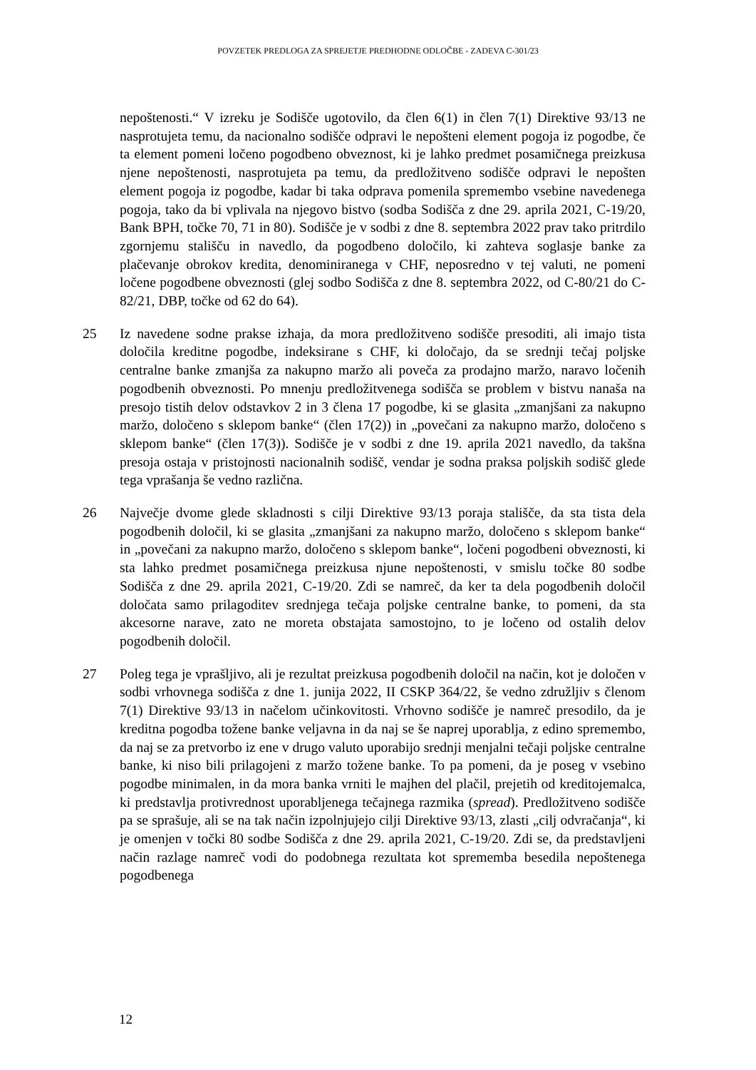POVZETEK PREDLOGA ZA SPREJETJE PREDHODNE ODLOČBE - ZADEVA C-301/23
nepoštenosti.“ V izreku je Sodišče ugotovilo, da člen 6(1) in člen 7(1) Direktive 93/13 ne nasprotujeta temu, da nacionalno sodišče odpravi le nepošteni element pogoja iz pogodbe, če ta element pomeni ločeno pogodbeno obveznost, ki je lahko predmet posamičnega preizkusa njene nepoštenosti, nasprotujeta pa temu, da predložitveno sodišče odpravi le nepošten element pogoja iz pogodbe, kadar bi taka odprava pomenila spremembo vsebine navedenega pogoja, tako da bi vplivala na njegovo bistvo (sodba Sodišča z dne 29. aprila 2021, C-19/20, Bank BPH, točke 70, 71 in 80). Sodišče je v sodbi z dne 8. septembra 2022 prav tako pritrdilo zgornjemu stališču in navedlo, da pogodbeno določilo, ki zahteva soglasje banke za plačevanje obrokov kredita, denominiranega v CHF, neposredno v tej valuti, ne pomeni ločene pogodbene obveznosti (glej sodbo Sodišča z dne 8. septembra 2022, od C-80/21 do C-82/21, DBP, točke od 62 do 64).
25 Iz navedene sodne prakse izhaja, da mora predložitveno sodišče presoditi, ali imajo tista določila kreditne pogodbe, indeksirane s CHF, ki določajo, da se srednji tečaj poljske centralne banke zmanjša za nakupno maržo ali poveča za prodajno maržo, naravo ločenih pogodbenih obveznosti. Po mnenju predložitvenega sodišča se problem v bistvu nanaša na presojo tistih delov odstavkov 2 in 3 člena 17 pogodbe, ki se glasita „zmanjšani za nakupno maržo, določeno s sklepom banke“ (člen 17(2)) in „povečani za nakupno maržo, določeno s sklepom banke“ (člen 17(3)). Sodišče je v sodbi z dne 19. aprila 2021 navedlo, da takšna presoja ostaja v pristojnosti nacionalnih sodišč, vendar je sodna praksa poljskih sodišč glede tega vprašanja še vedno različna.
26 Največje dvome glede skladnosti s cilji Direktive 93/13 poraja stališče, da sta tista dela pogodbenih določil, ki se glasita „zmanjšani za nakupno maržo, določeno s sklepom banke“ in „povečani za nakupno maržo, določeno s sklepom banke“, ločeni pogodbeni obveznosti, ki sta lahko predmet posamičnega preizkusa njune nepoštenosti, v smislu točke 80 sodbe Sodišča z dne 29. aprila 2021, C-19/20. Zdi se namreč, da ker ta dela pogodbenih določil določata samo prilagoditev srednjega tečaja poljske centralne banke, to pomeni, da sta akcesorne narave, zato ne moreta obstajata samostojno, to je ločeno od ostalih delov pogodbenih določil.
27 Poleg tega je vprašljivo, ali je rezultat preizkusa pogodbenih določil na način, kot je določen v sodbi vrhovnega sodišča z dne 1. junija 2022, II CSKP 364/22, še vedno združljiv s členom 7(1) Direktive 93/13 in načelom učinkovitosti. Vrhovno sodišče je namreč presodilo, da je kreditna pogodba tožene banke veljavna in da naj se še naprej uporablja, z edino spremembo, da naj se za pretvorbo iz ene v drugo valuto uporabijo srednji menjalni tečaji poljske centralne banke, ki niso bili prilagojeni z maržo tožene banke. To pa pomeni, da je poseg v vsebino pogodbe minimalen, in da mora banka vrniti le majhen del plačil, prejetih od kreditojemalca, ki predstavlja protivrednost uporabljenega tečajnega razmika (spread). Predložitveno sodišče pa se sprašuje, ali se na tak način izpolnjujejo cilji Direktive 93/13, zlasti „cilj odvračanja“, ki je omenjen v točki 80 sodbe Sodišča z dne 29. aprila 2021, C-19/20. Zdi se, da predstavljeni način razlage namreč vodi do podobnega rezultata kot sprememba besedila nepoštenega pogodbenega
12